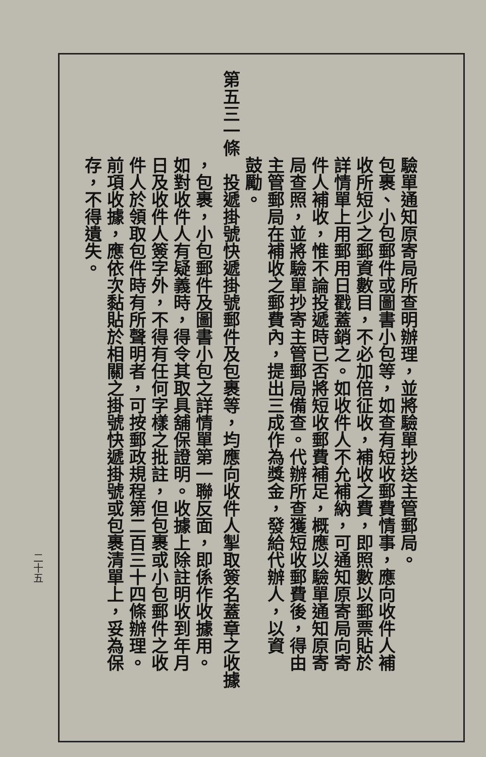驗單通知原寄局所查明辦理，並將驗單抄送主管郵局。
　　　　　包裹、小包郵件或圖書小包等，如查有短收郵費情事，應向收件人補
　　　　　收所短少之郵資數目，不必加倍征收，補收之費，即照數以郵票貼於
　　　　　詳情單上用郵用日戳蓋銷之。如收件人不允補納，可通知原寄局向寄
　　　　　件人補收，惟不論投遞時已否將短收郵費補足，概應以驗單通知原寄
　　　　　局查照，並將驗單抄寄主管郵局備查。代辦所查獲短收郵費後，得由
　　　　　主管郵局在補收之郵費內，提出三成作為獎金，發給代辦人，以資
　　　　　鼓勵。
第五三一條　投遞掛號快遞掛號郵件及包裹等，均應向收件人掣取簽名蓋章之收據
　　　　　，包裹，小包郵件及圖書小包之詳情單第一聯反面，即係作收據用。
　　　　　如對收件人有疑義時，得令其取具舖保證明。收據上除註明收到年月
　　　　　日及收件人簽字外，不得有任何字樣之批註，但包裹或小包郵件之收
　　　　　件人於領取包件時有所聲明者，可按郵政規程第二百三十四條辦理。
　　　　　前項收據，應依次黏貼於相關之掛號快遞掛號或包裹清單上，妥為保
　　　　　存，不得遺失。
二十五